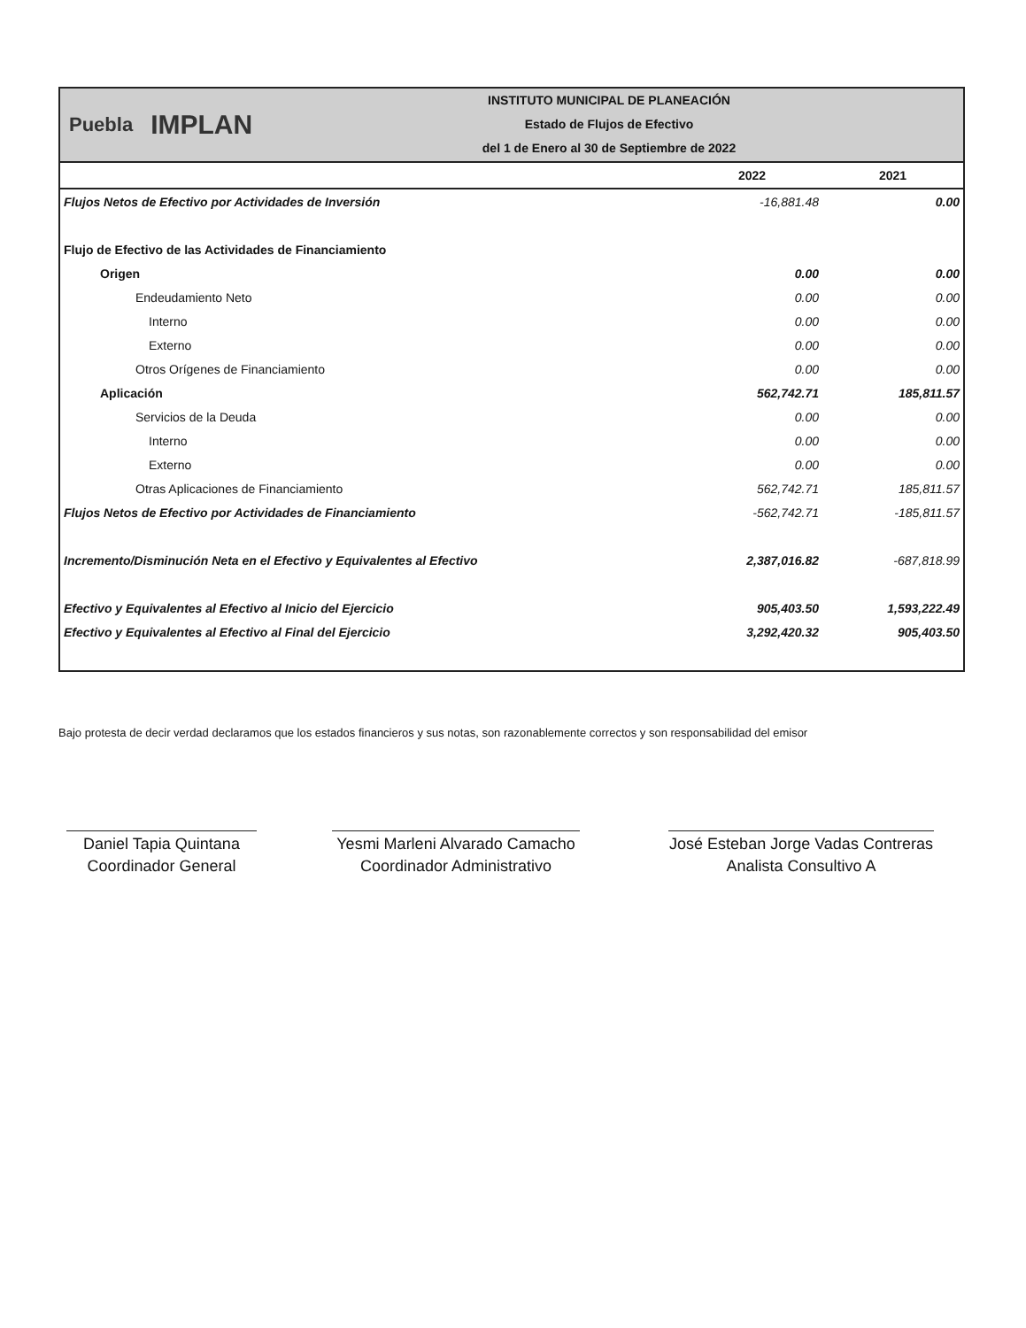Puebla IMPLAN
INSTITUTO MUNICIPAL DE PLANEACIÓN
Estado de Flujos de Efectivo
del 1 de Enero al 30 de Septiembre de 2022
| | 2022 | 2021 |
| --- | --- | --- |
| Flujos Netos de Efectivo por Actividades de Inversión | -16,881.48 | 0.00 |
| Flujo de Efectivo de las Actividades de Financiamiento | | |
| Origen | 0.00 | 0.00 |
| Endeudamiento Neto | 0.00 | 0.00 |
| Interno | 0.00 | 0.00 |
| Externo | 0.00 | 0.00 |
| Otros Orígenes de Financiamiento | 0.00 | 0.00 |
| Aplicación | 562,742.71 | 185,811.57 |
| Servicios de la Deuda | 0.00 | 0.00 |
| Interno | 0.00 | 0.00 |
| Externo | 0.00 | 0.00 |
| Otras Aplicaciones de Financiamiento | 562,742.71 | 185,811.57 |
| Flujos Netos de Efectivo por Actividades de Financiamiento | -562,742.71 | -185,811.57 |
| Incremento/Disminución Neta en el Efectivo y Equivalentes al Efectivo | 2,387,016.82 | -687,818.99 |
| Efectivo y Equivalentes al Efectivo al Inicio del Ejercicio | 905,403.50 | 1,593,222.49 |
| Efectivo y Equivalentes al Efectivo al Final del Ejercicio | 3,292,420.32 | 905,403.50 |
Bajo protesta de decir verdad declaramos que los estados financieros y sus notas, son razonablemente correctos y son responsabilidad del emisor
Daniel Tapia Quintana
Coordinador General
Yesmi Marleni Alvarado Camacho
Coordinador Administrativo
José Esteban Jorge Vadas Contreras
Analista Consultivo A